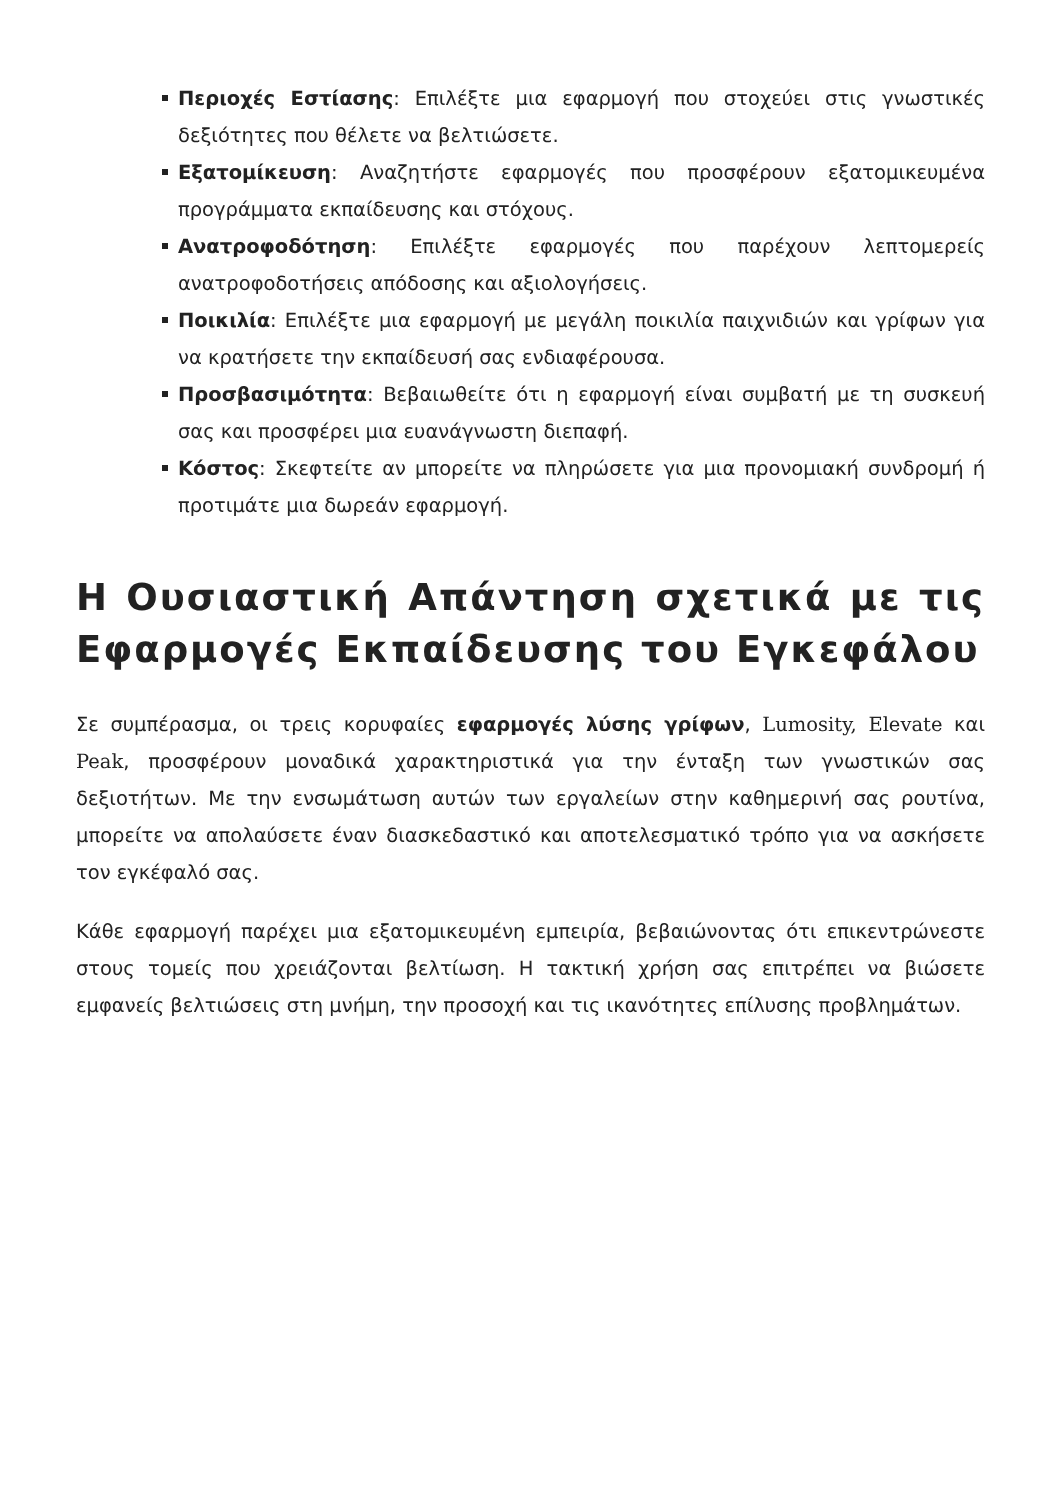Περιοχές Εστίασης: Επιλέξτε μια εφαρμογή που στοχεύει στις γνωστικές δεξιότητες που θέλετε να βελτιώσετε.
Εξατομίκευση: Αναζητήστε εφαρμογές που προσφέρουν εξατομικευμένα προγράμματα εκπαίδευσης και στόχους.
Ανατροφοδότηση: Επιλέξτε εφαρμογές που παρέχουν λεπτομερείς ανατροφοδοτήσεις απόδοσης και αξιολογήσεις.
Ποικιλία: Επιλέξτε μια εφαρμογή με μεγάλη ποικιλία παιχνιδιών και γρίφων για να κρατήσετε την εκπαίδευσή σας ενδιαφέρουσα.
Προσβασιμότητα: Βεβαιωθείτε ότι η εφαρμογή είναι συμβατή με τη συσκευή σας και προσφέρει μια ευανάγνωστη διεπαφή.
Κόστος: Σκεφτείτε αν μπορείτε να πληρώσετε για μια προνομιακή συνδρομή ή προτιμάτε μια δωρεάν εφαρμογή.
Η Ουσιαστική Απάντηση σχετικά με τις Εφαρμογές Εκπαίδευσης του Εγκεφάλου
Σε συμπέρασμα, οι τρεις κορυφαίες εφαρμογές λύσης γρίφων, Lumosity, Elevate και Peak, προσφέρουν μοναδικά χαρακτηριστικά για την ένταξη των γνωστικών σας δεξιοτήτων. Με την ενσωμάτωση αυτών των εργαλείων στην καθημερινή σας ρουτίνα, μπορείτε να απολαύσετε έναν διασκεδαστικό και αποτελεσματικό τρόπο για να ασκήσετε τον εγκέφαλό σας.
Κάθε εφαρμογή παρέχει μια εξατομικευμένη εμπειρία, βεβαιώνοντας ότι επικεντρώνεστε στους τομείς που χρειάζονται βελτίωση. Η τακτική χρήση σας επιτρέπει να βιώσετε εμφανείς βελτιώσεις στη μνήμη, την προσοχή και τις ικανότητες επίλυσης προβλημάτων.